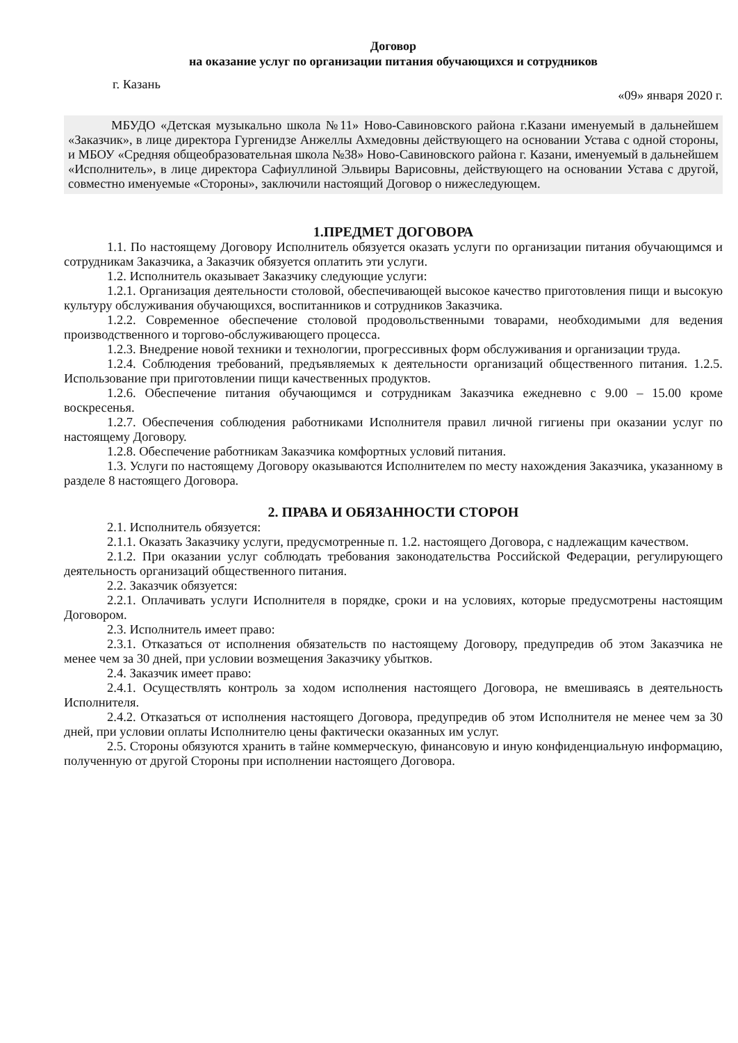Договор
на оказание услуг по организации питания обучающихся и сотрудников
г. Казань «09» января 2020 г.
МБУДО «Детская музыкально школа №11» Ново-Савиновского района г.Казани именуемый в дальнейшем «Заказчик», в лице директора Гургенидзе Анжеллы Ахмедовны действующего на основании Устава с одной стороны, и МБОУ «Средняя общеобразовательная школа №38» Ново-Савиновского района г. Казани, именуемый в дальнейшем «Исполнитель», в лице директора Сафиуллиной Эльвиры Варисовны, действующего на основании Устава с другой, совместно именуемые «Стороны», заключили настоящий Договор о нижеследующем.
1.ПРЕДМЕТ ДОГОВОРА
1.1. По настоящему Договору Исполнитель обязуется оказать услуги по организации питания обучающимся и сотрудникам Заказчика, а Заказчик обязуется оплатить эти услуги.
1.2. Исполнитель оказывает Заказчику следующие услуги:
1.2.1. Организация деятельности столовой, обеспечивающей высокое качество приготовления пищи и высокую культуру обслуживания обучающихся, воспитанников и сотрудников Заказчика.
1.2.2. Современное обеспечение столовой продовольственными товарами, необходимыми для ведения производственного и торгово-обслуживающего процесса.
1.2.3. Внедрение новой техники и технологии, прогрессивных форм обслуживания и организации труда.
1.2.4. Соблюдения требований, предъявляемых к деятельности организаций общественного питания. 1.2.5. Использование при приготовлении пищи качественных продуктов.
1.2.6. Обеспечение питания обучающимся и сотрудникам Заказчика ежедневно с 9.00 – 15.00 кроме воскресенья.
1.2.7. Обеспечения соблюдения работниками Исполнителя правил личной гигиены при оказании услуг по настоящему Договору.
1.2.8. Обеспечение работникам Заказчика комфортных условий питания.
1.3. Услуги по настоящему Договору оказываются Исполнителем по месту нахождения Заказчика, указанному в разделе 8 настоящего Договора.
2. ПРАВА И ОБЯЗАННОСТИ СТОРОН
2.1. Исполнитель обязуется:
2.1.1. Оказать Заказчику услуги, предусмотренные п. 1.2. настоящего Договора, с надлежащим качеством.
2.1.2. При оказании услуг соблюдать требования законодательства Российской Федерации, регулирующего деятельность организаций общественного питания.
2.2. Заказчик обязуется:
2.2.1. Оплачивать услуги Исполнителя в порядке, сроки и на условиях, которые предусмотрены настоящим Договором.
2.3. Исполнитель имеет право:
2.3.1. Отказаться от исполнения обязательств по настоящему Договору, предупредив об этом Заказчика не менее чем за 30 дней, при условии возмещения Заказчику убытков.
2.4. Заказчик имеет право:
2.4.1. Осуществлять контроль за ходом исполнения настоящего Договора, не вмешиваясь в деятельность Исполнителя.
2.4.2. Отказаться от исполнения настоящего Договора, предупредив об этом Исполнителя не менее чем за 30 дней, при условии оплаты Исполнителю цены фактически оказанных им услуг.
2.5. Стороны обязуются хранить в тайне коммерческую, финансовую и иную конфиденциальную информацию, полученную от другой Стороны при исполнении настоящего Договора.